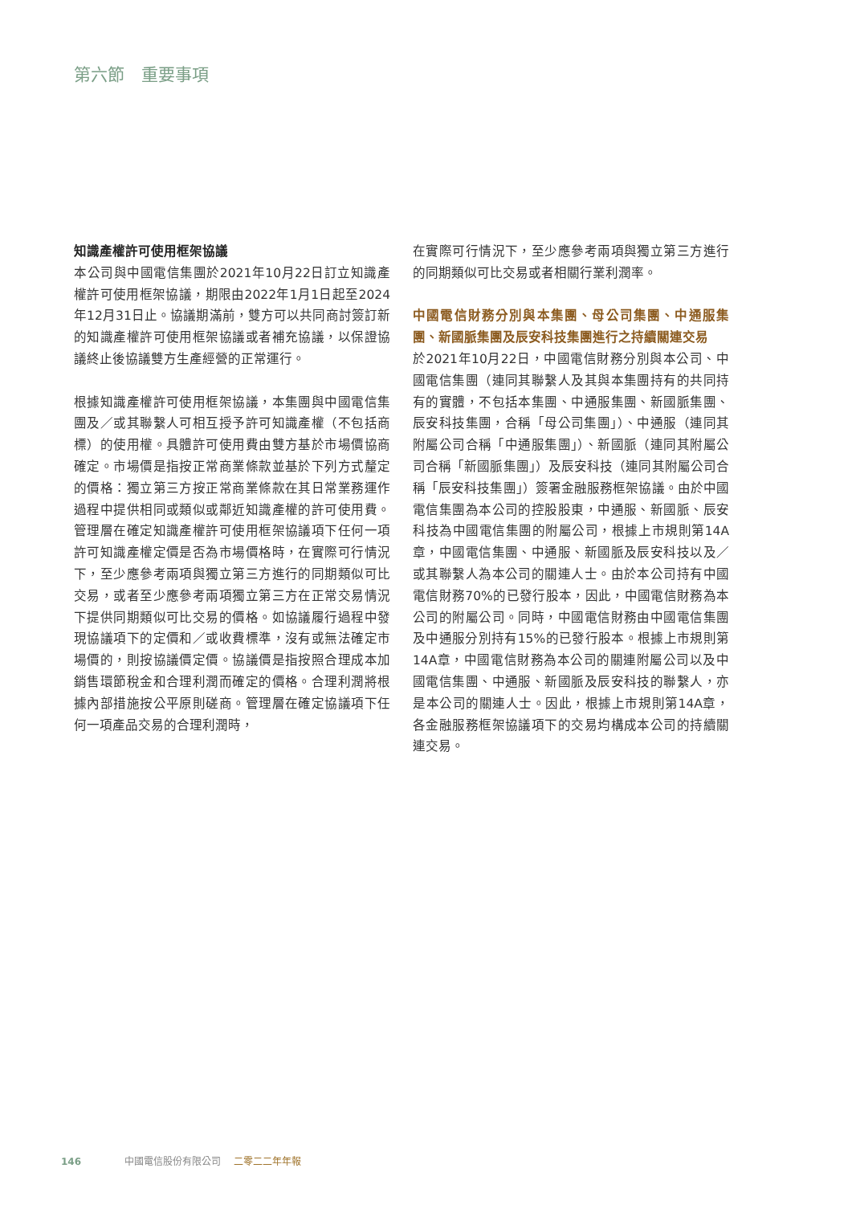第六節　重要事項
知識產權許可使用框架協議
本公司與中國電信集團於2021年10月22日訂立知識產權許可使用框架協議，期限由2022年1月1日起至2024年12月31日止。協議期滿前，雙方可以共同商討簽訂新的知識產權許可使用框架協議或者補充協議，以保證協議終止後協議雙方生產經營的正常運行。
根據知識產權許可使用框架協議，本集團與中國電信集團及／或其聯繫人可相互授予許可知識產權（不包括商標）的使用權。具體許可使用費由雙方基於市場價協商確定。市場價是指按正常商業條款並基於下列方式釐定的價格：獨立第三方按正常商業條款在其日常業務運作過程中提供相同或類似或鄰近知識產權的許可使用費。管理層在確定知識產權許可使用框架協議項下任何一項許可知識產權定價是否為市場價格時，在實際可行情況下，至少應參考兩項與獨立第三方進行的同期類似可比交易，或者至少應參考兩項獨立第三方在正常交易情況下提供同期類似可比交易的價格。如協議履行過程中發現協議項下的定價和／或收費標準，沒有或無法確定市場價的，則按協議價定價。協議價是指按照合理成本加銷售環節稅金和合理利潤而確定的價格。合理利潤將根據內部措施按公平原則磋商。管理層在確定協議項下任何一項產品交易的合理利潤時，
在實際可行情況下，至少應參考兩項與獨立第三方進行的同期類似可比交易或者相關行業利潤率。
中國電信財務分別與本集團、母公司集團、中通服集團、新國脈集團及辰安科技集團進行之持續關連交易
於2021年10月22日，中國電信財務分別與本公司、中國電信集團（連同其聯繫人及其與本集團持有的共同持有的實體，不包括本集團、中通服集團、新國脈集團、辰安科技集團，合稱「母公司集團」）、中通服（連同其附屬公司合稱「中通服集團」）、新國脈（連同其附屬公司合稱「新國脈集團」）及辰安科技（連同其附屬公司合稱「辰安科技集團」）簽署金融服務框架協議。由於中國電信集團為本公司的控股股東，中通服、新國脈、辰安科技為中國電信集團的附屬公司，根據上市規則第14A章，中國電信集團、中通服、新國脈及辰安科技以及／或其聯繫人為本公司的關連人士。由於本公司持有中國電信財務70%的已發行股本，因此，中國電信財務為本公司的附屬公司。同時，中國電信財務由中國電信集團及中通服分別持有15%的已發行股本。根據上市規則第14A章，中國電信財務為本公司的關連附屬公司以及中國電信集團、中通服、新國脈及辰安科技的聯繫人，亦是本公司的關連人士。因此，根據上市規則第14A章，各金融服務框架協議項下的交易均構成本公司的持續關連交易。
146 中國電信股份有限公司 二零二二年年報